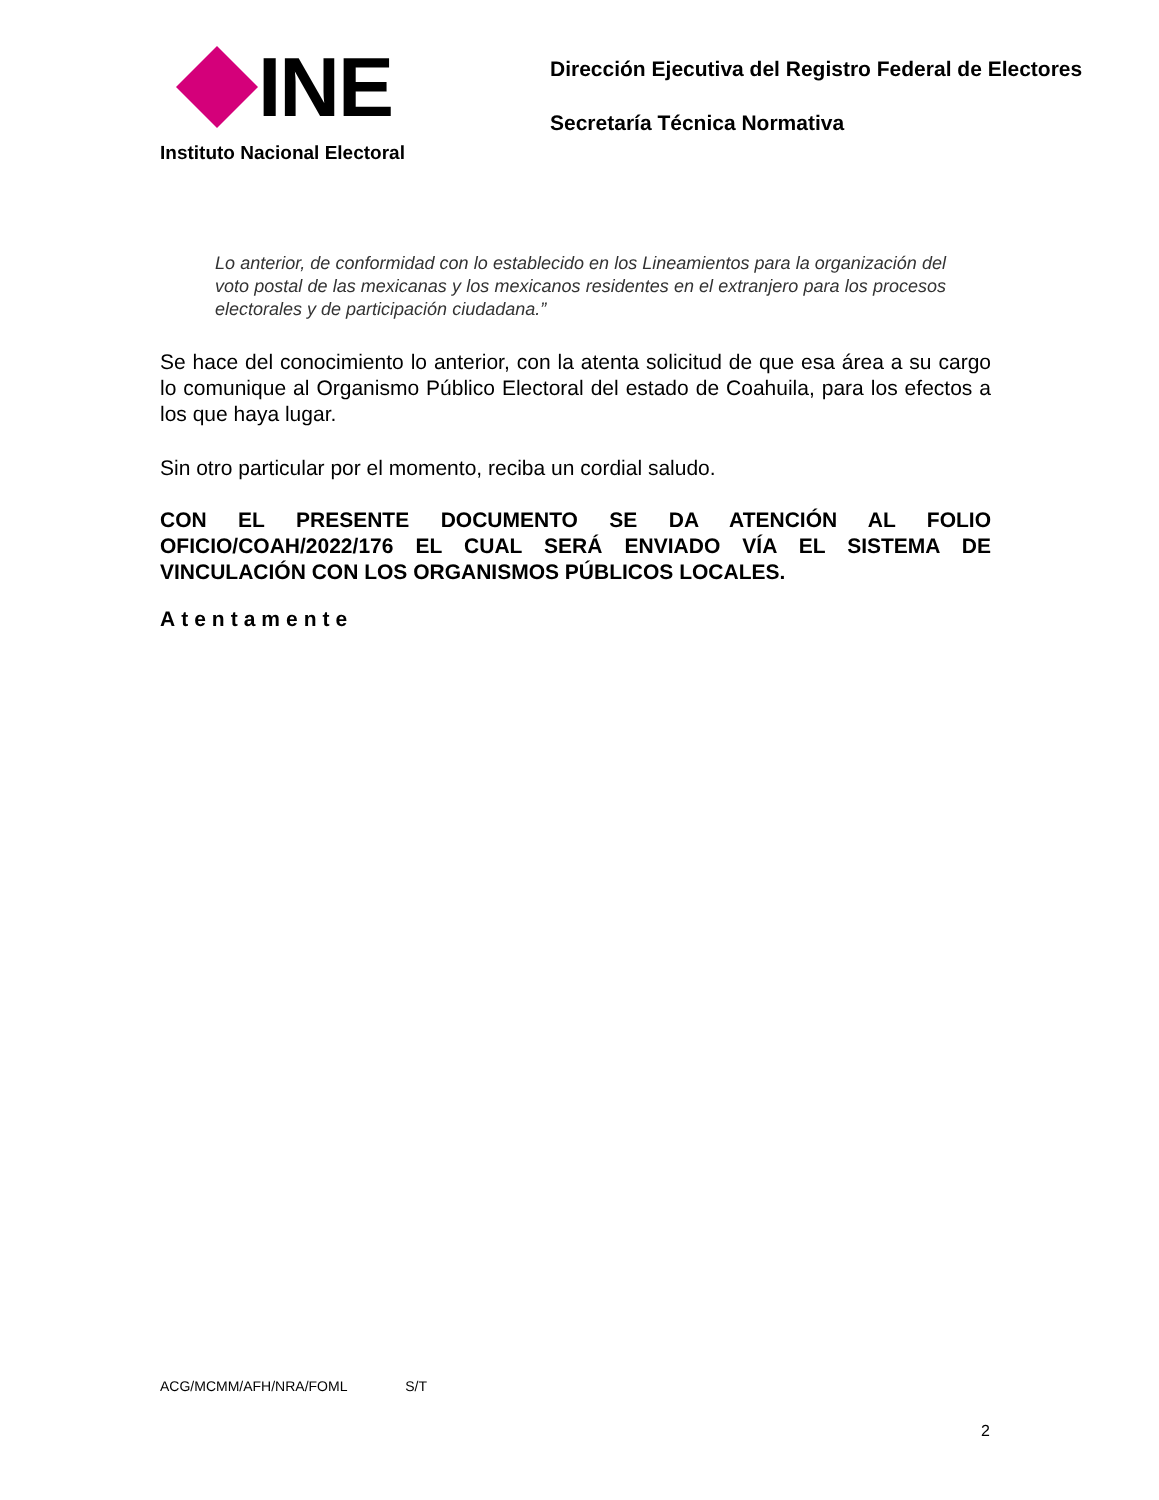INE
Instituto Nacional Electoral
Dirección Ejecutiva del Registro Federal de Electores
Secretaría Técnica Normativa
Lo anterior, de conformidad con lo establecido en los Lineamientos para la organización del voto postal de las mexicanas y los mexicanos residentes en el extranjero para los procesos electorales y de participación ciudadana.”
Se hace del conocimiento lo anterior, con la atenta solicitud de que esa área a su cargo lo comunique al Organismo Público Electoral del estado de Coahuila, para los efectos a los que haya lugar.
Sin otro particular por el momento, reciba un cordial saludo.
CON EL PRESENTE DOCUMENTO SE DA ATENCIÓN AL FOLIO OFICIO/COAH/2022/176 EL CUAL SERÁ ENVIADO VÍA EL SISTEMA DE VINCULACIÓN CON LOS ORGANISMOS PÚBLICOS LOCALES.
Atentamente
ACG/MCMM/AFH/NRA/FOML S/T
2